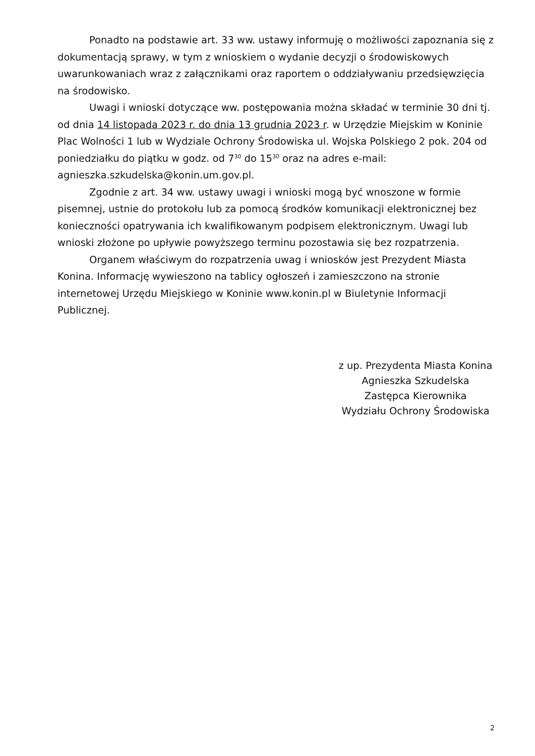Ponadto na podstawie art. 33 ww. ustawy informuję o możliwości zapoznania się z dokumentacją sprawy, w tym z wnioskiem o wydanie decyzji o środowiskowych uwarunkowaniach wraz z załącznikami oraz raportem o oddziaływaniu przedsięwzięcia na środowisko.
Uwagi i wnioski dotyczące ww. postępowania można składać w terminie 30 dni tj. od dnia 14 listopada 2023 r. do dnia 13 grudnia 2023 r. w Urzędzie Miejskim w Koninie Plac Wolności 1 lub w Wydziale Ochrony Środowiska ul. Wojska Polskiego 2 pok. 204 od poniedziałku do piątku w godz. od 7<sup>30</sup> do 15<sup>30</sup> oraz na adres e-mail: agnieszka.szkudelska@konin.um.gov.pl.
Zgodnie z art. 34 ww. ustawy uwagi i wnioski mogą być wnoszone w formie pisemnej, ustnie do protokołu lub za pomocą środków komunikacji elektronicznej bez konieczności opatrywania ich kwalifikowanym podpisem elektronicznym. Uwagi lub wnioski złożone po upływie powyższego terminu pozostawia się bez rozpatrzenia.
Organem właściwym do rozpatrzenia uwag i wniosków jest Prezydent Miasta Konina. Informację wywieszono na tablicy ogłoszeń i zamieszczono na stronie internetowej Urzędu Miejskiego w Koninie www.konin.pl w Biuletynie Informacji Publicznej.
z up. Prezydenta Miasta Konina
Agnieszka Szkudelska
Zastępca Kierownika
Wydziału Ochrony Środowiska
2